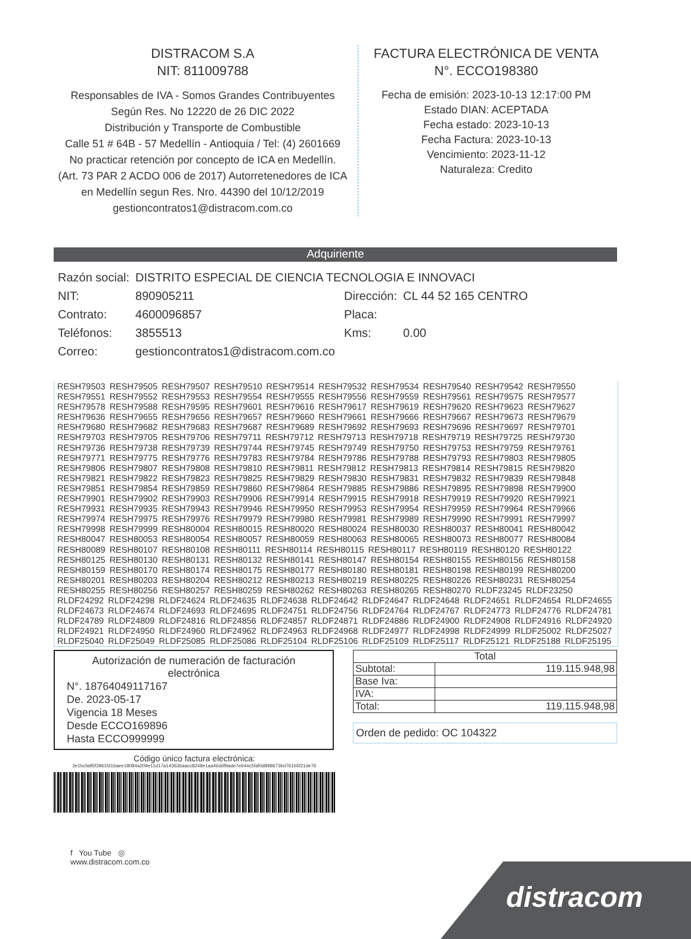DISTRACOM S.A
NIT: 811009788
Responsables de IVA - Somos Grandes Contribuyentes
Según Res. No 12220 de 26 DIC 2022
Distribución y Transporte de Combustible
Calle 51 # 64B - 57 Medellín - Antioquia / Tel: (4) 2601669
No practicar retención por concepto de ICA en Medellín.
(Art. 73 PAR 2 ACDO 006 de 2017) Autorretenedores de ICA
en Medellín segun Res. Nro. 44390 del 10/12/2019
gestioncontratos1@distracom.com.co
FACTURA ELECTRÓNICA DE VENTA
N°. ECCO198380
Fecha de emisión: 2023-10-13 12:17:00 PM
Estado DIAN: ACEPTADA
Fecha estado: 2023-10-13
Fecha Factura: 2023-10-13
Vencimiento: 2023-11-12
Naturaleza: Credito
Adquiriente
| Razón social: | DISTRITO ESPECIAL DE CIENCIA TECNOLOGIA E INNOVACI | | |
| NIT: | 890905211 | Dirección: | CL 44 52 165 CENTRO |
| Contrato: | 4600096857 | Placa: | |
| Teléfonos: | 3855513 | Kms: | 0.00 |
| Correo: | gestioncontratos1@distracom.com.co | | |
RESH79503 RESH79505 RESH79507 RESH79510 RESH79514 RESH79532 RESH79534 RESH79540 RESH79542 RESH79550 RESH79551 RESH79552 RESH79553 RESH79554 RESH79555 RESH79556 RESH79559 RESH79561 RESH79575 RESH79577 RESH79578 RESH79588 RESH79595 RESH79601 RESH79616 RESH79617 RESH79619 RESH79620 RESH79623 RESH79627 RESH79636 RESH79655 RESH79656 RESH79657 RESH79660 RESH79661 RESH79666 RESH79667 RESH79673 RESH79679 RESH79680 RESH79682 RESH79683 RESH79687 RESH79689 RESH79692 RESH79693 RESH79696 RESH79697 RESH79701 RESH79703 RESH79705 RESH79706 RESH79711 RESH79712 RESH79713 RESH79718 RESH79719 RESH79725 RESH79730 RESH79736 RESH79738 RESH79739 RESH79744 RESH79745 RESH79749 RESH79750 RESH79753 RESH79759 RESH79761 RESH79771 RESH79775 RESH79776 RESH79783 RESH79784 RESH79786 RESH79788 RESH79793 RESH79803 RESH79805 RESH79806 RESH79807 RESH79808 RESH79810 RESH79811 RESH79812 RESH79813 RESH79814 RESH79815 RESH79820 RESH79821 RESH79822 RESH79823 RESH79825 RESH79829 RESH79830 RESH79831 RESH79832 RESH79839 RESH79848 RESH79851 RESH79854 RESH79859 RESH79860 RESH79864 RESH79885 RESH79886 RESH79895 RESH79898 RESH79900 RESH79901 RESH79902 RESH79903 RESH79906 RESH79914 RESH79915 RESH79918 RESH79919 RESH79920 RESH79921 RESH79931 RESH79935 RESH79943 RESH79946 RESH79950 RESH79953 RESH79954 RESH79959 RESH79964 RESH79966 RESH79974 RESH79975 RESH79976 RESH79979 RESH79980 RESH79981 RESH79989 RESH79990 RESH79991 RESH79997 RESH79998 RESH79999 RESH80004 RESH80015 RESH80020 RESH80024 RESH80030 RESH80037 RESH80041 RESH80042 RESH80047 RESH80053 RESH80054 RESH80057 RESH80059 RESH80063 RESH80065 RESH80073 RESH80077 RESH80084 RESH80089 RESH80107 RESH80108 RESH80111 RESH80114 RESH80115 RESH80117 RESH80119 RESH80120 RESH80122 RESH80125 RESH80130 RESH80131 RESH80132 RESH80141 RESH80147 RESH80154 RESH80155 RESH80156 RESH80158 RESH80159 RESH80170 RESH80174 RESH80175 RESH80177 RESH80180 RESH80181 RESH80198 RESH80199 RESH80200 RESH80201 RESH80203 RESH80204 RESH80212 RESH80213 RESH80219 RESH80225 RESH80226 RESH80231 RESH80254 RESH80255 RESH80256 RESH80257 RESH80259 RESH80262 RESH80263 RESH80265 RESH80270 RLDF23245 RLDF23250 RLDF24292 RLDF24298 RLDF24624 RLDF24635 RLDF24638 RLDF24642 RLDF24647 RLDF24648 RLDF24651 RLDF24654 RLDF24655 RLDF24673 RLDF24674 RLDF24693 RLDF24695 RLDF24751 RLDF24756 RLDF24764 RLDF24767 RLDF24773 RLDF24776 RLDF24781 RLDF24789 RLDF24809 RLDF24816 RLDF24856 RLDF24857 RLDF24871 RLDF24886 RLDF24900 RLDF24908 RLDF24916 RLDF24920 RLDF24921 RLDF24950 RLDF24960 RLDF24962 RLDF24963 RLDF24968 RLDF24977 RLDF24998 RLDF24999 RLDF25002 RLDF25027 RLDF25040 RLDF25049 RLDF25085 RLDF25086 RLDF25104 RLDF25106 RLDF25109 RLDF25117 RLDF25121 RLDF25188 RLDF25195
Autorización de numeración de facturación
electrónica
N°. 18764049117167
De. 2023-05-17
Vigencia 18 Meses
Desde ECCO169896
Hasta ECCO999999
| Total | |
| --- | --- |
| Subtotal: | 119.115.948,98 |
| Base Iva: | |
| IVA: | |
| Total: | 119.115.948,98 |
Orden de pedido: OC 104322
Código único factura electrónica:
2e1bcfa95f3961fd16aee18084a209e11d17a143636aacc8248e1aa46ddf9ade7e644c5faf0d898673bd761b5f21de76
f You Tube ◎
www.distracom.com.co
distracom